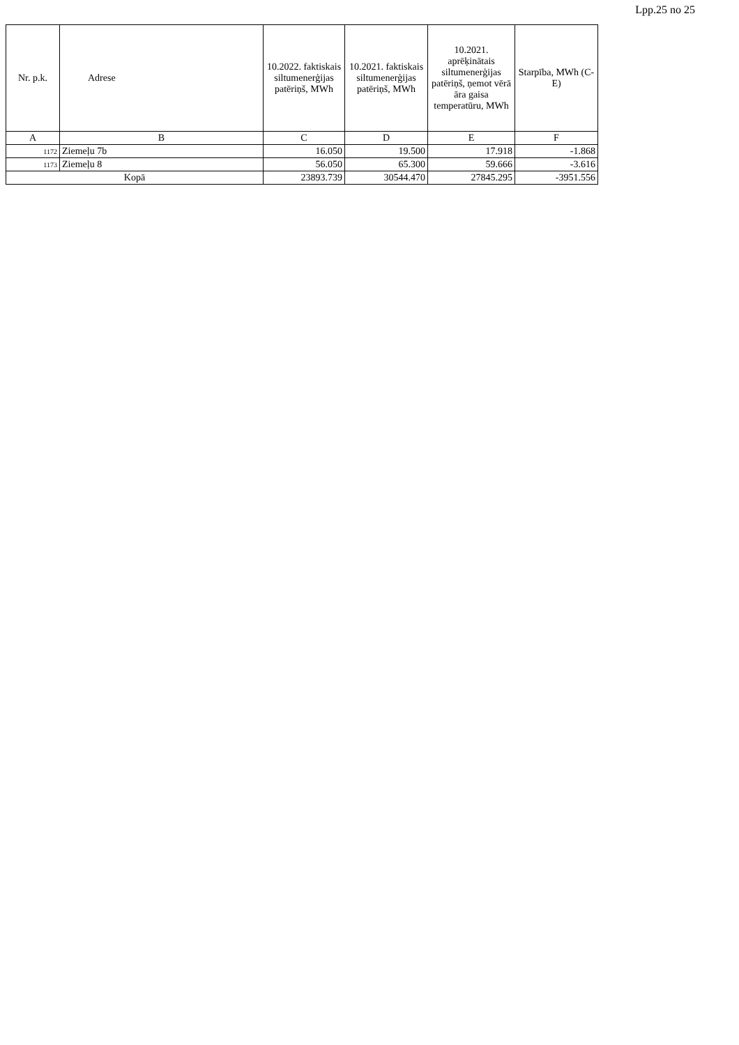Lpp.25 no 25
| Nr. p.k. | Adrese | 10.2022. faktiskais siltumenerģijas patēriņš, MWh | 10.2021. faktiskais siltumenerģijas patēriņš, MWh | 10.2021. aprēķinātais siltumenerģijas patēriņš, ņemot vērā āra gaisa temperatūru, MWh | Starpība, MWh (C-E) |
| --- | --- | --- | --- | --- | --- |
| A | B | C | D | E | F |
| 1172 | Ziemeļu 7b | 16.050 | 19.500 | 17.918 | -1.868 |
| 1173 | Ziemeļu 8 | 56.050 | 65.300 | 59.666 | -3.616 |
| Kopā | | 23893.739 | 30544.470 | 27845.295 | -3951.556 |